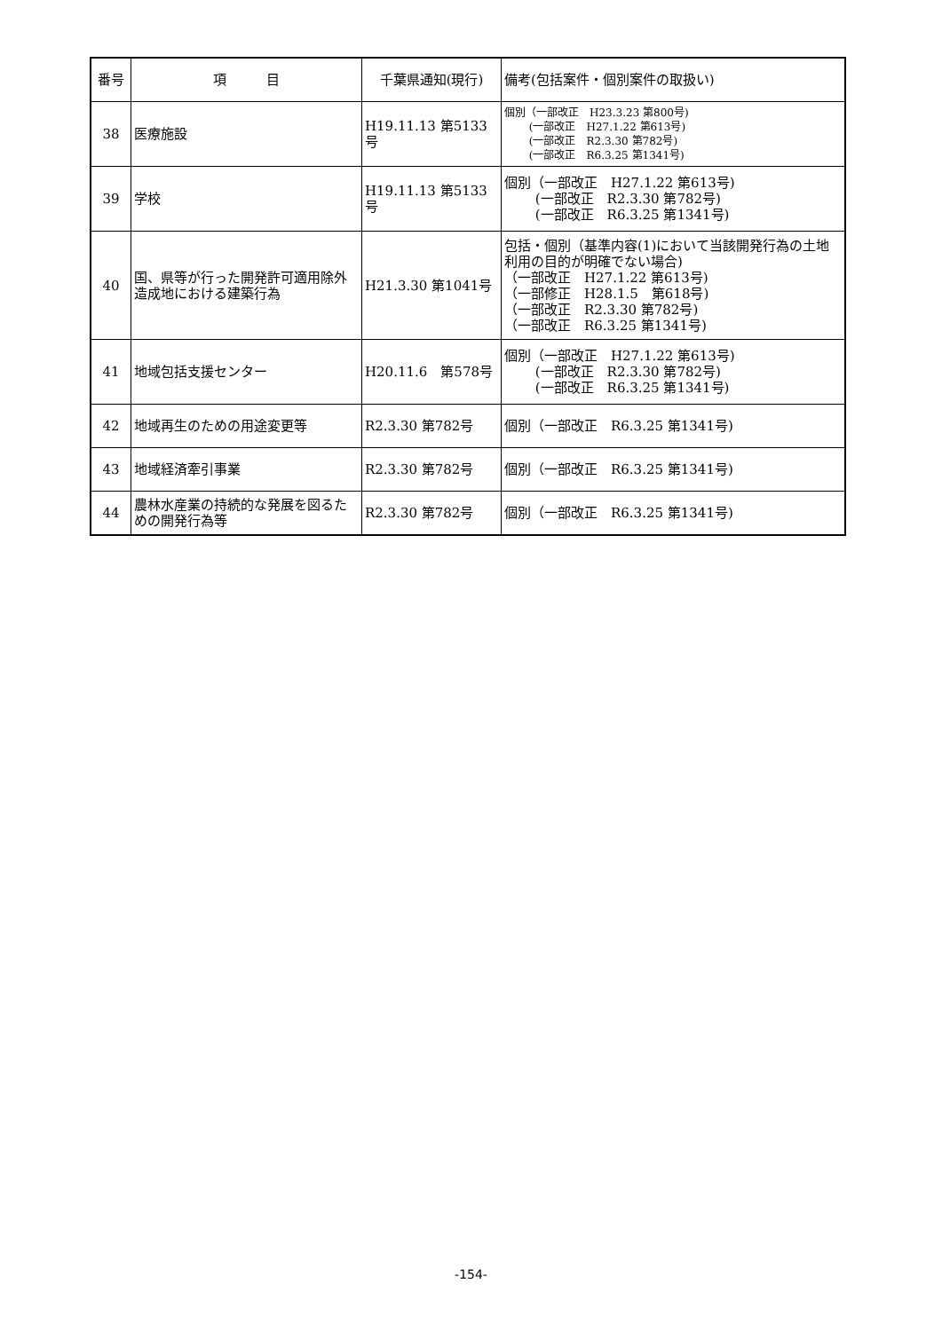| 番号 | 項 目 | 千葉県通知(現行) | 備考(包括案件・個別案件の取扱い) |
| --- | --- | --- | --- |
| 38 | 医療施設 | H19.11.13 第5133号 | 個別（一部改正 H23.3.23 第800号) (一部改正 H27.1.22 第613号) (一部改正 R2.3.30 第782号) (一部改正 R6.3.25 第1341号) |
| 39 | 学校 | H19.11.13 第5133号 | 個別（一部改正 H27.1.22 第613号) (一部改正 R2.3.30 第782号) (一部改正 R6.3.25 第1341号) |
| 40 | 国、県等が行った開発許可適用除外造成地における建築行為 | H21.3.30 第1041号 | 包括・個別（基準内容(1)において当該開発行為の土地利用の目的が明確でない場合) （一部改正 H27.1.22 第613号) （一部修正 H28.1.5 第618号) （一部改正 R2.3.30 第782号) （一部改正 R6.3.25 第1341号) |
| 41 | 地域包括支援センター | H20.11.6 第578号 | 個別（一部改正 H27.1.22 第613号) (一部改正 R2.3.30 第782号) (一部改正 R6.3.25 第1341号) |
| 42 | 地域再生のための用途変更等 | R2.3.30 第782号 | 個別（一部改正 R6.3.25 第1341号) |
| 43 | 地域経済牽引事業 | R2.3.30 第782号 | 個別（一部改正 R6.3.25 第1341号) |
| 44 | 農林水産業の持続的な発展を図るための開発行為等 | R2.3.30 第782号 | 個別（一部改正 R6.3.25 第1341号) |
-154-